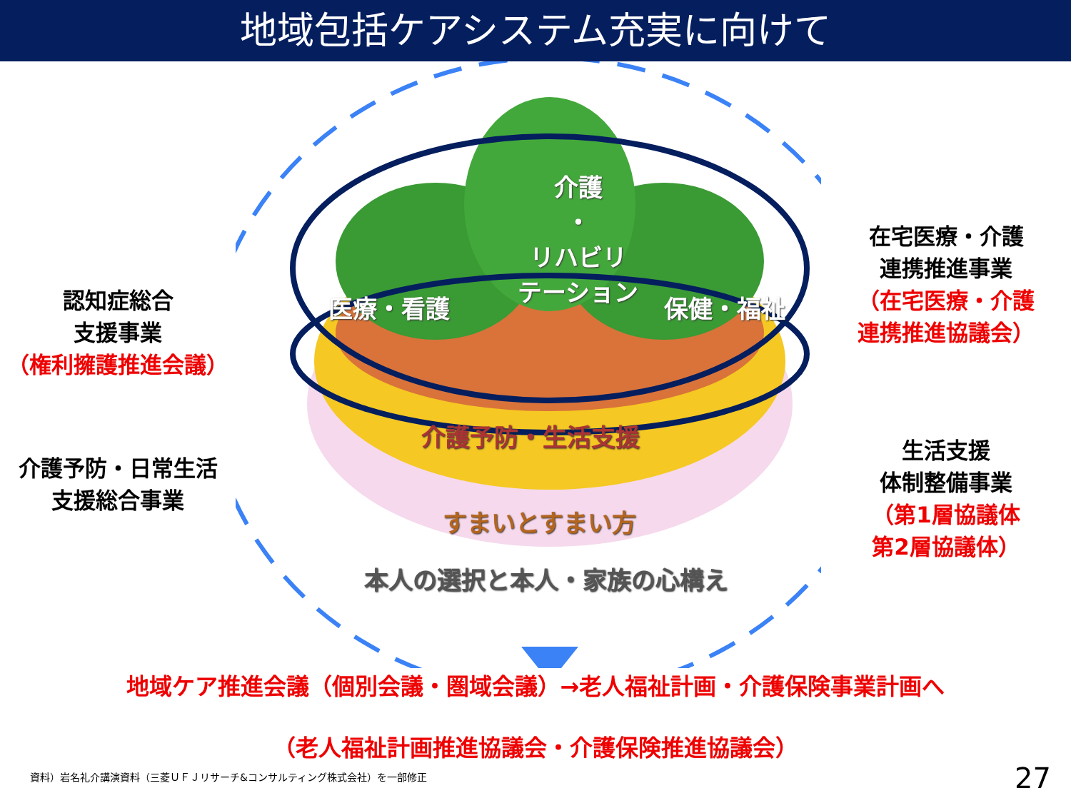地域包括ケアシステム充実に向けて
認知症総合
支援事業
（権利擁護推進会議）
介護予防・日常生活
支援総合事業
介護
・
リハビリ
テーション
医療・看護 保健・福祉
介護予防・生活支援
すまいとすまい方
本人の選択と本人・家族の心構え
在宅医療・介護
連携推進事業
（在宅医療・介護
連携推進協議会）
生活支援
体制整備事業
（第1層協議体
第2層協議体）
地域ケア推進会議（個別会議・圏域会議）→老人福祉計画・介護保険事業計画へ
（老人福祉計画推進協議会・介護保険推進協議会）
資料）岩名礼介講演資料（三菱ＵＦＪリサーチ&コンサルティング株式会社）を一部修正
27